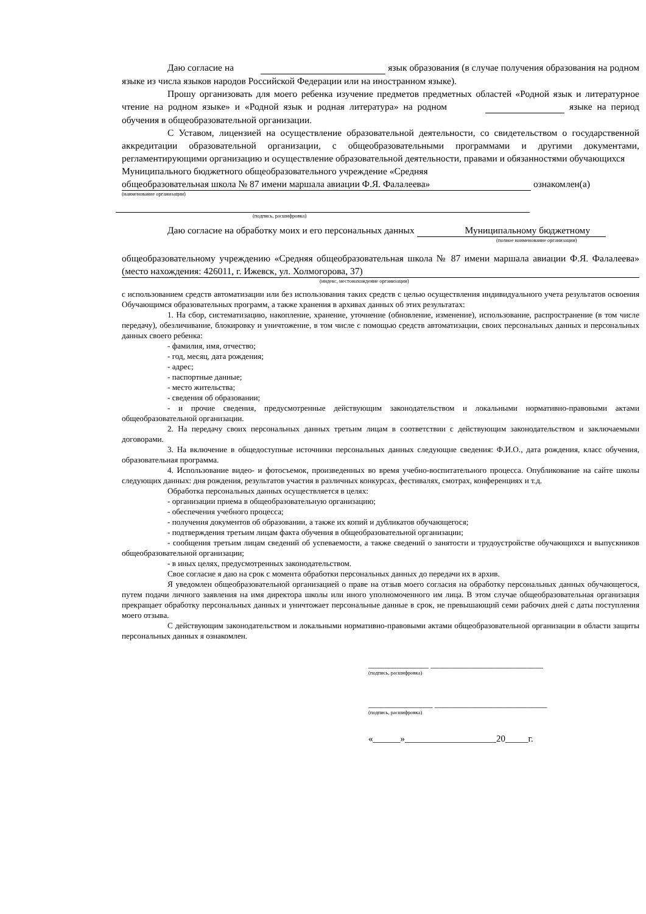Даю согласие на язык образования (в случае получения образования на родном языке из числа языков народов Российской Федерации или на иностранном языке).
Прошу организовать для моего ребенка изучение предметов предметных областей «Родной язык и литературное чтение на родном языке» и «Родной язык и родная литература» на родном языке на период обучения в общеобразовательной организации.
С Уставом, лицензией на осуществление образовательной деятельности, со свидетельством о государственной аккредитации образовательной организации, с общеобразовательными программами и другими документами, регламентирующими организацию и осуществление образовательной деятельности, правами и обязанностями обучающихся
Муниципального бюджетного общеобразовательного учреждение «Средняя
общеобразовательная школа № 87 имени маршала авиации Ф.Я. Фалалеева» ознакомлен(а)
(наименование организации)
(подпись, расшифровка)
Даю согласие на обработку моих и его персональных данных Муниципальному бюджетному
(полное наименование организации)
общеобразовательному учреждению «Средняя общеобразовательная школа № 87 имени маршала авиации Ф.Я. Фалалеева» (место нахождения: 426011, г. Ижевск, ул. Холмогорова, 37)
(индекс, местонахождение организации)
с использованием средств автоматизации или без использования таких средств с целью осуществления индивидуального учета результатов освоения Обучающимся образовательных программ, а также хранения в архивах данных об этих результатах:
1. На сбор, систематизацию, накопление, хранение, уточнение (обновление, изменение), использование, распространение (в том числе передачу), обезличивание, блокировку и уничтожение, в том числе с помощью средств автоматизации, своих персональных данных и персональных данных своего ребенка:
- фамилия, имя, отчество;
- год, месяц, дата рождения;
- адрес;
- паспортные данные;
- место жительства;
- сведения об образовании;
- и прочие сведения, предусмотренные действующим законодательством и локальными нормативно-правовыми актами общеобразовательной организации.
2. На передачу своих персональных данных третьим лицам в соответствии с действующим законодательством и заключаемыми договорами.
3. На включение в общедоступные источники персональных данных следующие сведения: Ф.И.О., дата рождения, класс обучения, образовательная программа.
4. Использование видео- и фотосъемок, произведенных во время учебно-воспитательного процесса. Опубликование на сайте школы следующих данных: дня рождения, результатов участия в различных конкурсах, фестивалях, смотрах, конференциях и т.д.
Обработка персональных данных осуществляется в целях:
- организации приема в общеобразовательную организацию;
- обеспечения учебного процесса;
- получения документов об образовании, а также их копий и дубликатов обучающегося;
- подтверждения третьим лицам факта обучения в общеобразовательной организации;
- сообщения третьим лицам сведений об успеваемости, а также сведений о занятости и трудоустройстве обучающихся и выпускников общеобразовательной организации;
- в иных целях, предусмотренных законодательством.
Свое согласие я даю на срок с момента обработки персональных данных до передачи их в архив.
Я уведомлен общеобразовательной организацией о праве на отзыв моего согласия на обработку персональных данных обучающегося, путем подачи личного заявления на имя директора школы или иного уполномоченного им лица. В этом случае общеобразовательная организация прекращает обработку персональных данных и уничтожает персональные данные в срок, не превышающий семи рабочих дней с даты поступления моего отзыва.
С действующим законодательством и локальными нормативно-правовыми актами общеобразовательной организации в области защиты персональных данных я ознакомлен.
_______________ ____________________________
(подпись, расшифровка)
________________ ____________________________
(подпись, расшифровка)
«______»____________________20_____г.